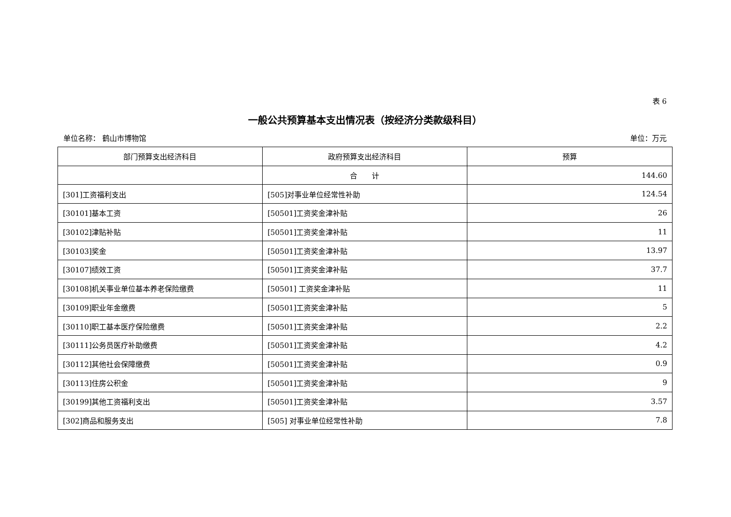表 6
一般公共预算基本支出情况表（按经济分类款级科目）
单位名称： 鹤山市博物馆 单位：万元
| 部门预算支出经济科目 | 政府预算支出经济科目 | 预算 |
| --- | --- | --- |
| | 合 计 | 144.60 |
| [301]工资福利支出 | [505]对事业单位经常性补助 | 124.54 |
| [30101]基本工资 | [50501]工资奖金津补贴 | 26 |
| [30102]津贴补贴 | [50501]工资奖金津补贴 | 11 |
| [30103]奖金 | [50501]工资奖金津补贴 | 13.97 |
| [30107]绩效工资 | [50501]工资奖金津补贴 | 37.7 |
| [30108]机关事业单位基本养老保险缴费 | [50501] 工资奖金津补贴 | 11 |
| [30109]职业年金缴费 | [50501]工资奖金津补贴 | 5 |
| [30110]职工基本医疗保险缴费 | [50501]工资奖金津补贴 | 2.2 |
| [30111]公务员医疗补助缴费 | [50501]工资奖金津补贴 | 4.2 |
| [30112]其他社会保障缴费 | [50501]工资奖金津补贴 | 0.9 |
| [30113]住房公积金 | [50501]工资奖金津补贴 | 9 |
| [30199]其他工资福利支出 | [50501]工资奖金津补贴 | 3.57 |
| [302]商品和服务支出 | [505] 对事业单位经常性补助 | 7.8 |